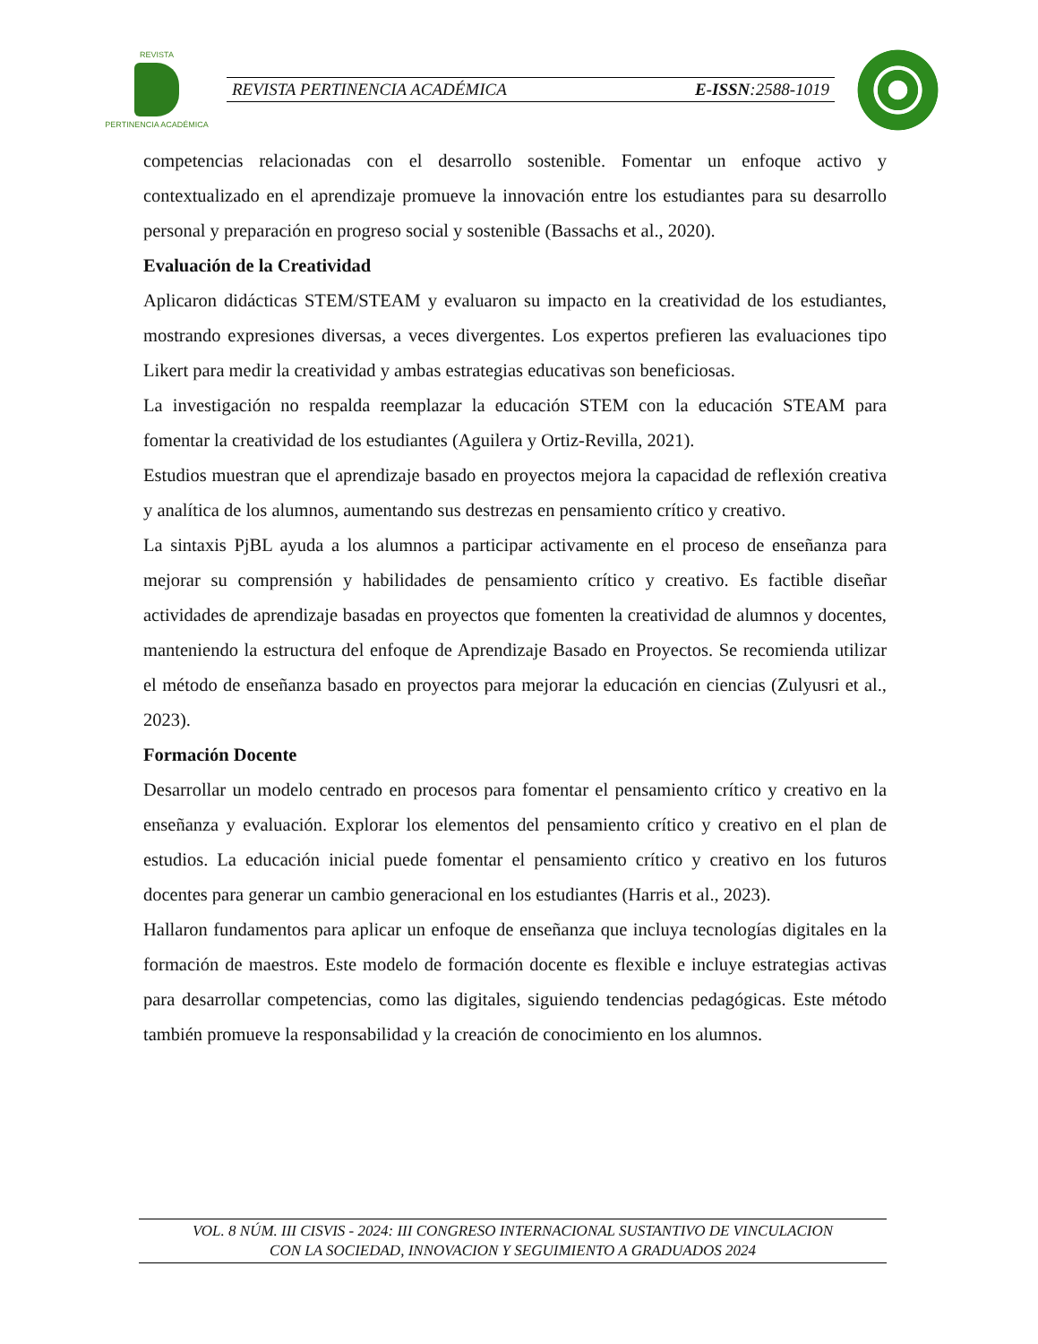REVISTA
PERTINENCIA ACADÉMICA
REVISTA PERTINENCIA ACADÉMICA E-ISSN:2588-1019
competencias relacionadas con el desarrollo sostenible. Fomentar un enfoque activo y contextualizado en el aprendizaje promueve la innovación entre los estudiantes para su desarrollo personal y preparación en progreso social y sostenible (Bassachs et al., 2020).
Evaluación de la Creatividad
Aplicaron didácticas STEM/STEAM y evaluaron su impacto en la creatividad de los estudiantes, mostrando expresiones diversas, a veces divergentes. Los expertos prefieren las evaluaciones tipo Likert para medir la creatividad y ambas estrategias educativas son beneficiosas.
La investigación no respalda reemplazar la educación STEM con la educación STEAM para fomentar la creatividad de los estudiantes (Aguilera y Ortiz-Revilla, 2021).
Estudios muestran que el aprendizaje basado en proyectos mejora la capacidad de reflexión creativa y analítica de los alumnos, aumentando sus destrezas en pensamiento crítico y creativo.
La sintaxis PjBL ayuda a los alumnos a participar activamente en el proceso de enseñanza para mejorar su comprensión y habilidades de pensamiento crítico y creativo. Es factible diseñar actividades de aprendizaje basadas en proyectos que fomenten la creatividad de alumnos y docentes, manteniendo la estructura del enfoque de Aprendizaje Basado en Proyectos. Se recomienda utilizar el método de enseñanza basado en proyectos para mejorar la educación en ciencias (Zulyusri et al., 2023).
Formación Docente
Desarrollar un modelo centrado en procesos para fomentar el pensamiento crítico y creativo en la enseñanza y evaluación. Explorar los elementos del pensamiento crítico y creativo en el plan de estudios. La educación inicial puede fomentar el pensamiento crítico y creativo en los futuros docentes para generar un cambio generacional en los estudiantes (Harris et al., 2023).
Hallaron fundamentos para aplicar un enfoque de enseñanza que incluya tecnologías digitales en la formación de maestros. Este modelo de formación docente es flexible e incluye estrategias activas para desarrollar competencias, como las digitales, siguiendo tendencias pedagógicas. Este método también promueve la responsabilidad y la creación de conocimiento en los alumnos.
VOL. 8 NÚM. III CISVIS - 2024: III CONGRESO INTERNACIONAL SUSTANTIVO DE VINCULACION
CON LA SOCIEDAD, INNOVACION Y SEGUIMIENTO A GRADUADOS 2024